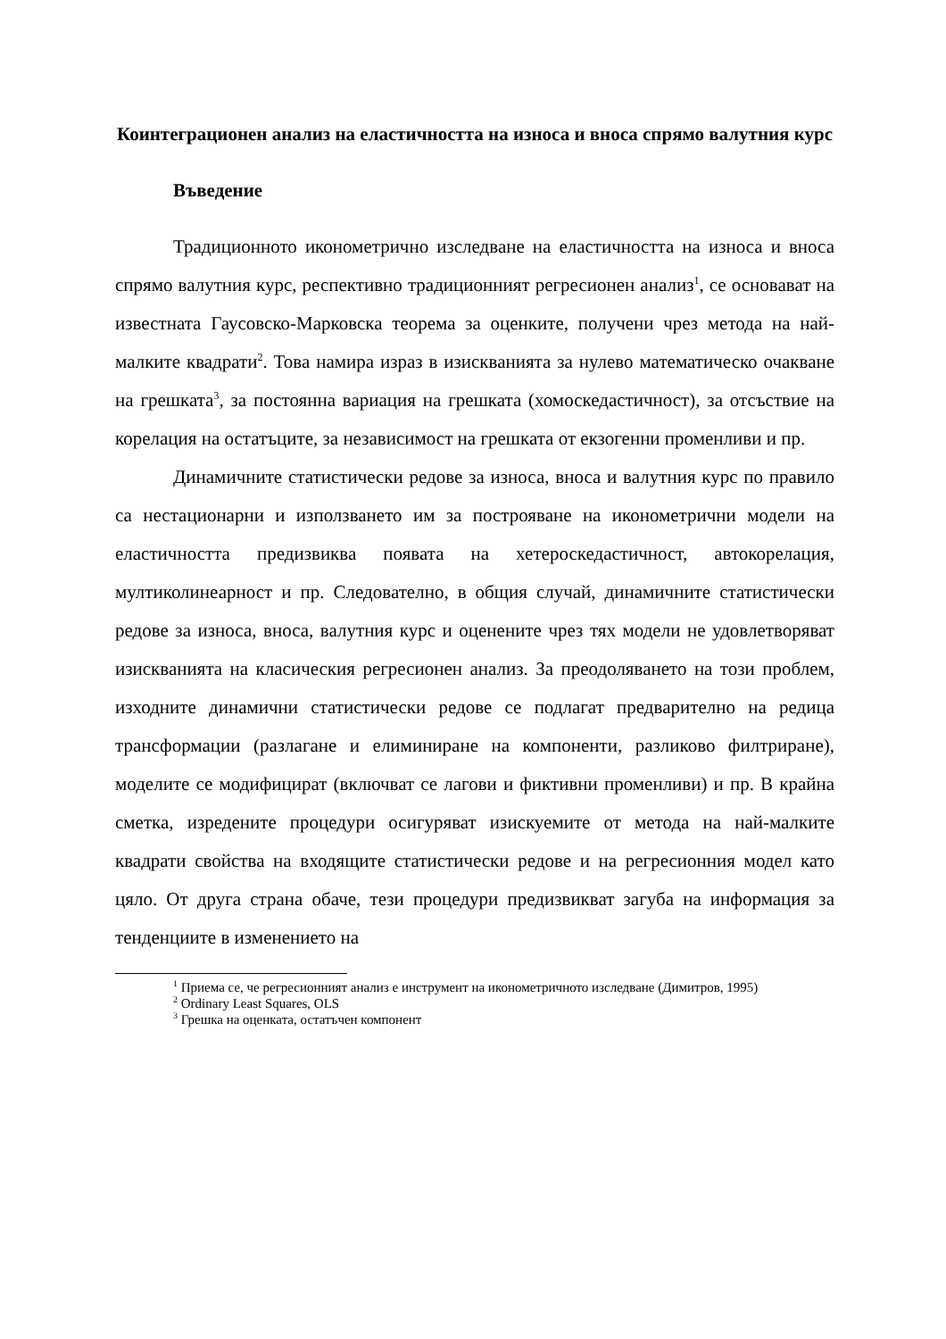Коинтеграционен анализ на еластичността на износа и вноса спрямо валутния курс
Въведение
Традиционното иконометрично изследване на еластичността на износа и вноса спрямо валутния курс, респективно традиционният регресионен анализ<sup>1</sup>, се основават на известната Гаусовско-Марковска теорема за оценките, получени чрез метода на най-малките квадрати<sup>2</sup>. Това намира израз в изискванията за нулево математическо очакване на грешката<sup>3</sup>, за постоянна вариация на грешката (хомоскедастичност), за отсъствие на корелация на остатъците, за независимост на грешката от екзогенни променливи и пр.
Динамичните статистически редове за износа, вноса и валутния курс по правило са нестационарни и използването им за построяване на иконометрични модели на еластичността предизвиква появата на хетероскедастичност, автокорелация, мултиколинеарност и пр. Следователно, в общия случай, динамичните статистически редове за износа, вноса, валутния курс и оценените чрез тях модели не удовлетворяват изискванията на класическия регресионен анализ. За преодоляването на този проблем, изходните динамични статистически редове се подлагат предварително на редица трансформации (разлагане и елиминиране на компоненти, разликово филтриране), моделите се модифицират (включват се лагови и фиктивни променливи) и пр. В крайна сметка, изредените процедури осигуряват изискуемите от метода на най-малките квадрати свойства на входящите статистически редове и на регресионния модел като цяло. От друга страна обаче, тези процедури предизвикват загуба на информация за тенденциите в изменението на
<sup>1</sup> Приема се, че регресионният анализ е инструмент на иконометричното изследване (Димитров, 1995)
<sup>2</sup> Ordinary Least Squares, OLS
<sup>3</sup> Грешка на оценката, остатъчен компонент